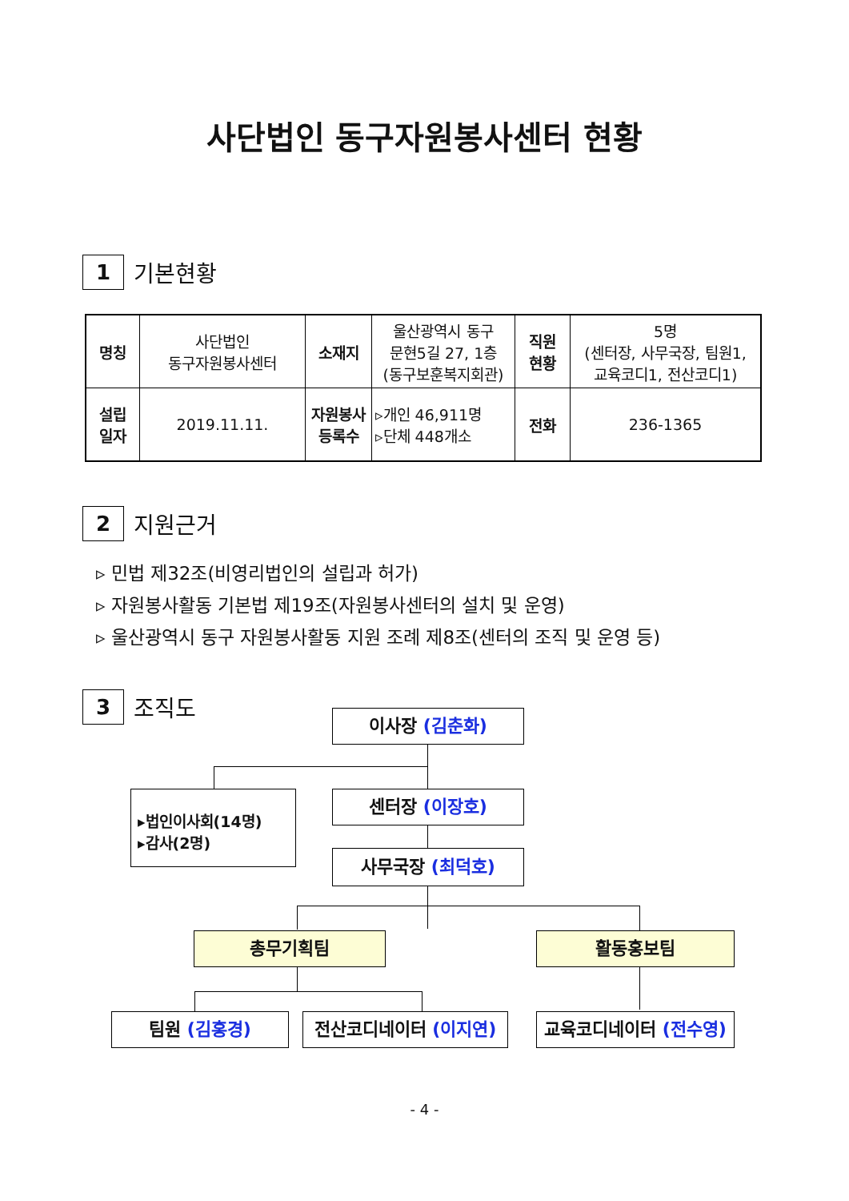사단법인 동구자원봉사센터 현황
1
기본현황
| 명칭 | 사단법인 동구자원봉사센터 | 소재지 | 울산광역시 동구 문현5길 27, 1층 (동구보훈복지회관) | 직원 현황 | 5명 (센터장, 사무국장, 팀원1, 교육코디1, 전산코디1) |
| 설립 일자 | 2019.11.11. | 자원봉사 등록수 | ▹개인 46,911명 ▹단체 448개소 | 전화 | 236-1365 |
2
지원근거
▹ 민법 제32조(비영리법인의 설립과 허가)
▹ 자원봉사활동 기본법 제19조(자원봉사센터의 설치 및 운영)
▹ 울산광역시 동구 자원봉사활동 지원 조례 제8조(센터의 조직 및 운영 등)
3
조직도
이사장 (김춘화)
▸법인이사회(14명)
▸감사(2명)
센터장 (이장호)
사무국장 (최덕호)
총무기획팀 활동홍보팀
팀원 (김홍경)
전산코디네이터 (이지연)
교육코디네이터 (전수영)
- 4 -